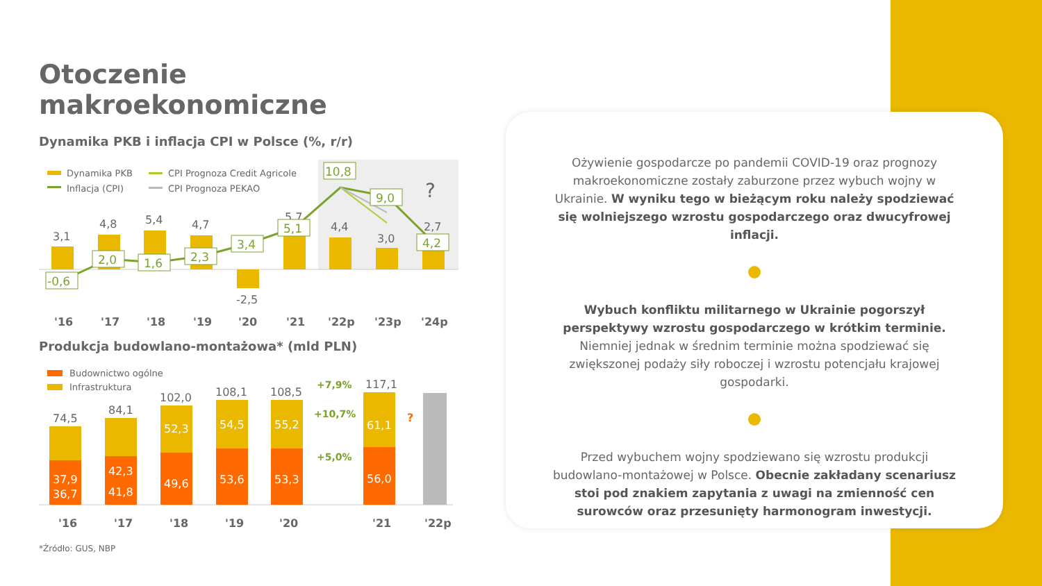Otoczenie makroekonomiczne
Dynamika PKB i inflacja CPI w Polsce (%, r/r)
Dynamika PKB
Inflacja (CPI)
CPI Prognoza Credit Agricole
CPI Prognoza PEKAO
3,1
4,8
5,4
4,7
-2,5
5,7
4,4
3,0
2,7
?
-0,6
2,0
1,6
2,3
3,4
5,1
10,8
9,0
4,2
'16
'17
'18
'19
'20
'21
'22p
'23p
'24p
Produkcja budowlano-montażowa* (mld PLN)
Budownictwo ogólne
Infrastruktura
74,5
84,1
102,0
108,1
108,5
117,1
37,9
36,7
42,3
41,8
52,3
49,6
54,5
53,6
55,2
53,3
61,1
56,0
+7,9%
+10,7%
+5,0%
?
'16
'17
'18
'19
'20
'21
'22p
*Źródło: GUS, NBP
Ożywienie gospodarcze po pandemii COVID-19 oraz prognozy makroekonomiczne zostały zaburzone przez wybuch wojny w Ukrainie. W wyniku tego w bieżącym roku należy spodziewać się wolniejszego wzrostu gospodarczego oraz dwucyfrowej inflacji.
Wybuch konfliktu militarnego w Ukrainie pogorszył perspektywy wzrostu gospodarczego w krótkim terminie. Niemniej jednak w średnim terminie można spodziewać się zwiększonej podaży siły roboczej i wzrostu potencjału krajowej gospodarki.
Przed wybuchem wojny spodziewano się wzrostu produkcji budowlano-montażowej w Polsce. Obecnie zakładany scenariusz stoi pod znakiem zapytania z uwagi na zmienność cen surowców oraz przesunięty harmonogram inwestycji.